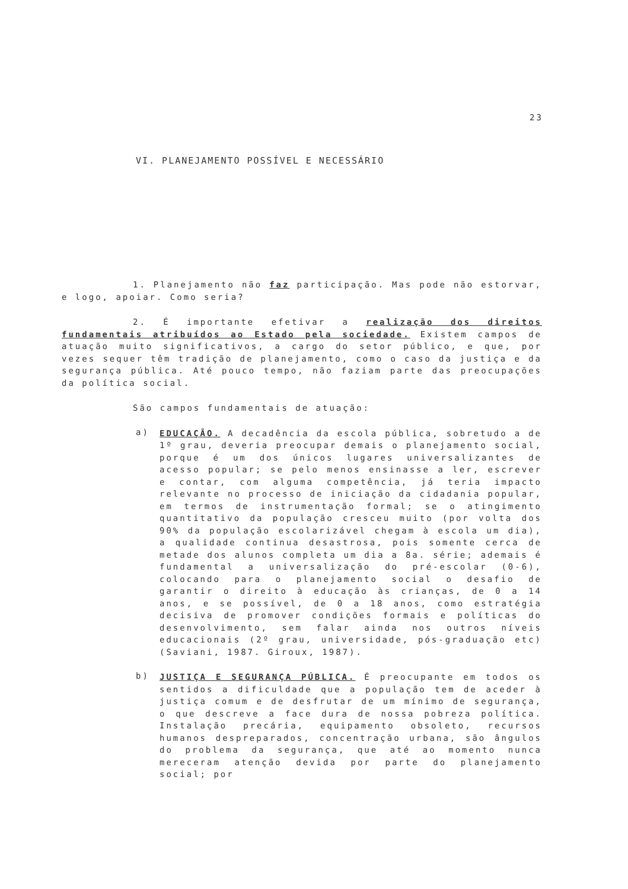23
VI. PLANEJAMENTO POSSÍVEL E NECESSÁRIO
1. Planejamento não faz participação. Mas pode não estorvar, e logo, apoiar. Como seria?
2. É importante efetivar a realização dos direitos fundamentais atribuídos ao Estado pela sociedade. Existem campos de atuação muito significativos, a cargo do setor público, e que, por vezes sequer têm tradição de planejamento, como o caso da justiça e da segurança pública. Até pouco tempo, não faziam parte das preocupações da política social.
São campos fundamentais de atuação:
a)
EDUCAÇÃO. A decadência da escola pública, sobretudo a de 1º grau, deveria preocupar demais o planejamento social, porque é um dos únicos lugares universalizantes de acesso popular; se pelo menos ensinasse a ler, escrever e contar, com alguma competência, já teria impacto relevante no processo de iniciação da cidadania popular, em termos de instrumentação formal; se o atingimento quantitativo da população cresceu muito (por volta dos 90% da população escolarizável chegam à escola um dia), a qualidade continua desastrosa, pois somente cerca de metade dos alunos completa um dia a 8a. série; ademais é fundamental a universalização do pré-escolar (0-6), colocando para o planejamento social o desafio de garantir o direito à educação às crianças, de 0 a 14 anos, e se possível, de 0 a 18 anos, como estratégia decisiva de promover condições formais e políticas do desenvolvimento, sem falar ainda nos outros níveis educacionais (2º grau, universidade, pós-graduação etc) (Saviani, 1987. Giroux, 1987).
b)
JUSTIÇA E SEGURANÇA PÚBLICA. É preocupante em todos os sentidos a dificuldade que a população tem de aceder à justiça comum e de desfrutar de um mínimo de segurança, o que descreve a face dura de nossa pobreza política. Instalação precária, equipamento obsoleto, recursos humanos despreparados, concentração urbana, são ângulos do problema da segurança, que até ao momento nunca mereceram atenção devida por parte do planejamento social; por